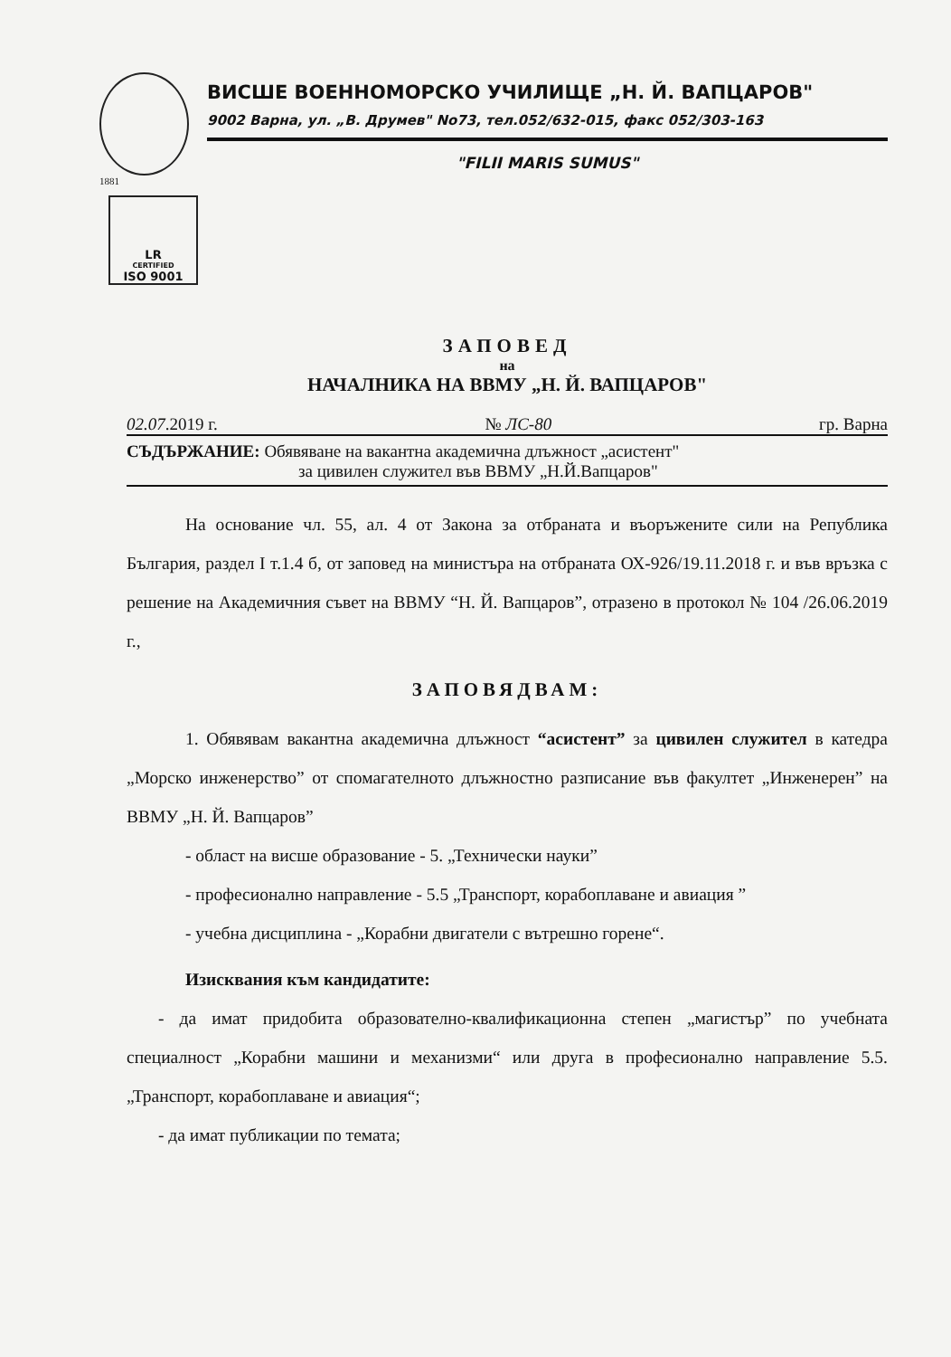ВИСШЕ ВОЕННОМОРСКО УЧИЛИЩЕ „Н. Й. ВАПЦАРОВ"
9002 Варна, ул. „В. Друмев" No73, тел.052/632-015, факс 052/303-163
"FILII MARIS SUMUS"
1881
LR
CERTIFIED
ISO 9001
ЗАПОВЕД
на
НАЧАЛНИКА НА ВВМУ „Н. Й. ВАПЦАРОВ"
02.07.2019 г. № ЛС-80 гр. Варна
СЪДЪРЖАНИЕ: Обявяване на вакантна академична длъжност „асистент"
за цивилен служител във ВВМУ „Н.Й.Вапцаров"
На основание чл. 55, ал. 4 от Закона за отбраната и въоръжените сили на Република България, раздел I т.1.4 б, от заповед на министъра на отбраната ОХ-926/19.11.2018 г. и във връзка с решение на Академичния съвет на ВВМУ “Н. Й. Вапцаров”, отразено в протокол № 104 /26.06.2019 г.,
ЗАПОВЯДВАМ:
1. Обявявам вакантна академична длъжност “асистент” за цивилен служител в катедра „Морско инженерство” от спомагателното длъжностно разписание във факултет „Инженерен” на ВВМУ „Н. Й. Вапцаров”
- област на висше образование - 5. „Технически науки”
- професионално направление - 5.5 „Транспорт, корабоплаване и авиация ”
- учебна дисциплина - „Корабни двигатели с вътрешно горене“.
Изисквания към кандидатите:
- да имат придобита образователно-квалификационна степен „магистър” по учебната специалност „Корабни машини и механизми“ или друга в професионално направление 5.5. „Транспорт, корабоплаване и авиация“;
- да имат публикации по темата;